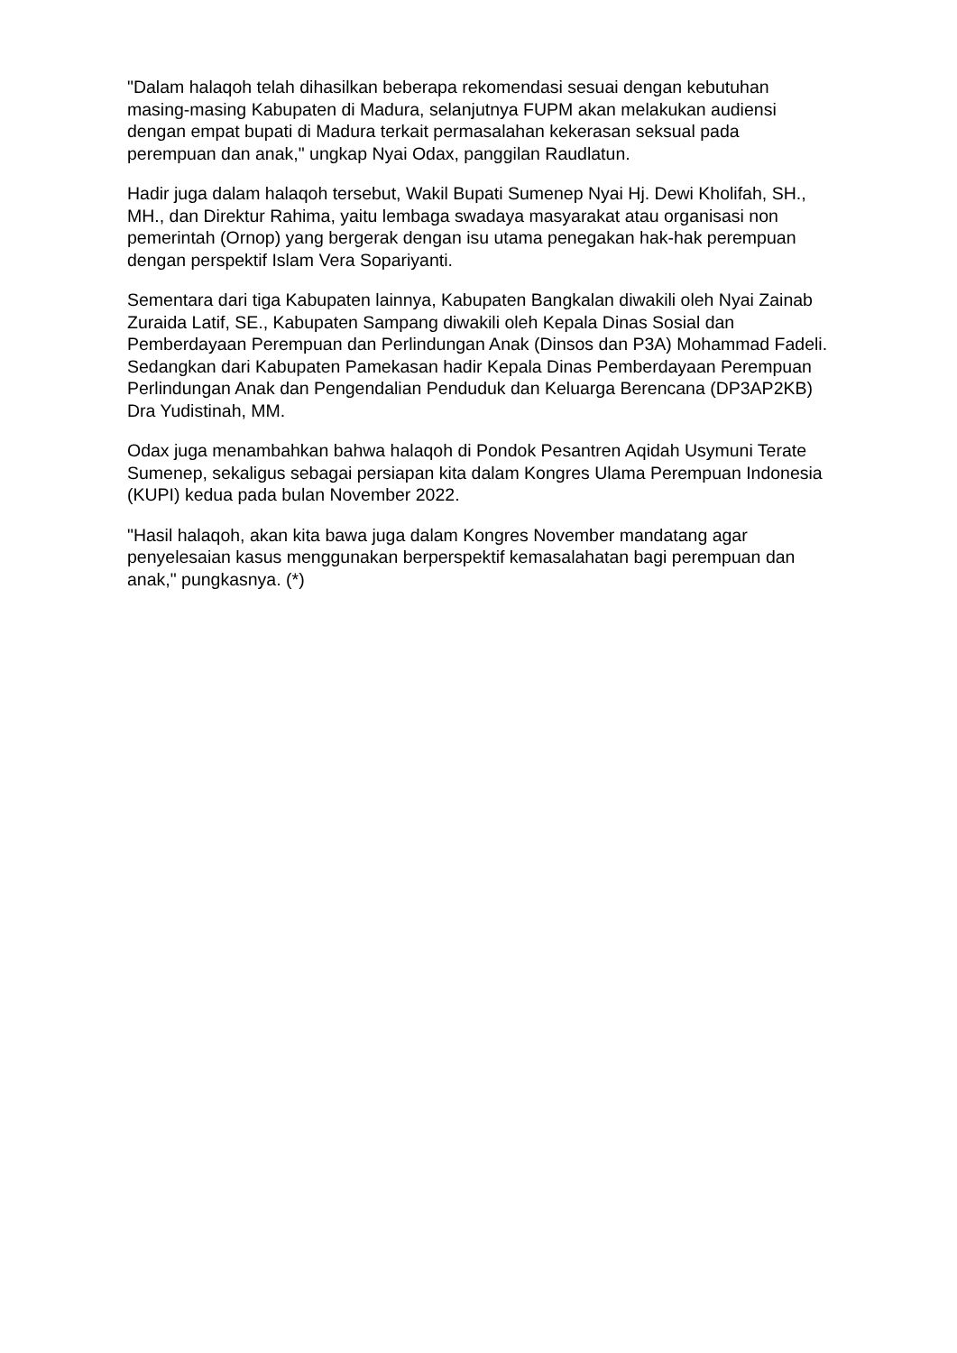"Dalam halaqoh telah dihasilkan beberapa rekomendasi sesuai dengan kebutuhan masing-masing Kabupaten di Madura, selanjutnya FUPM akan melakukan audiensi dengan empat bupati di Madura terkait permasalahan kekerasan seksual pada perempuan dan anak," ungkap Nyai Odax, panggilan Raudlatun.
Hadir juga dalam halaqoh tersebut, Wakil Bupati Sumenep Nyai Hj. Dewi Kholifah, SH., MH., dan Direktur Rahima, yaitu lembaga swadaya masyarakat atau organisasi non pemerintah (Ornop) yang bergerak dengan isu utama penegakan hak-hak perempuan dengan perspektif Islam Vera Sopariyanti.
Sementara dari tiga Kabupaten lainnya, Kabupaten Bangkalan diwakili oleh Nyai Zainab Zuraida Latif, SE., Kabupaten Sampang diwakili oleh Kepala Dinas Sosial dan Pemberdayaan Perempuan dan Perlindungan Anak (Dinsos dan P3A) Mohammad Fadeli. Sedangkan dari Kabupaten Pamekasan hadir Kepala Dinas Pemberdayaan Perempuan Perlindungan Anak dan Pengendalian Penduduk dan Keluarga Berencana (DP3AP2KB) Dra Yudistinah, MM.
Odax juga menambahkan bahwa halaqoh di Pondok Pesantren Aqidah Usymuni Terate Sumenep, sekaligus sebagai persiapan kita dalam Kongres Ulama Perempuan Indonesia (KUPI) kedua pada bulan November 2022.
"Hasil halaqoh, akan kita bawa juga dalam Kongres November mandatang agar penyelesaian kasus menggunakan berperspektif kemasalahatan bagi perempuan dan anak," pungkasnya. (*)